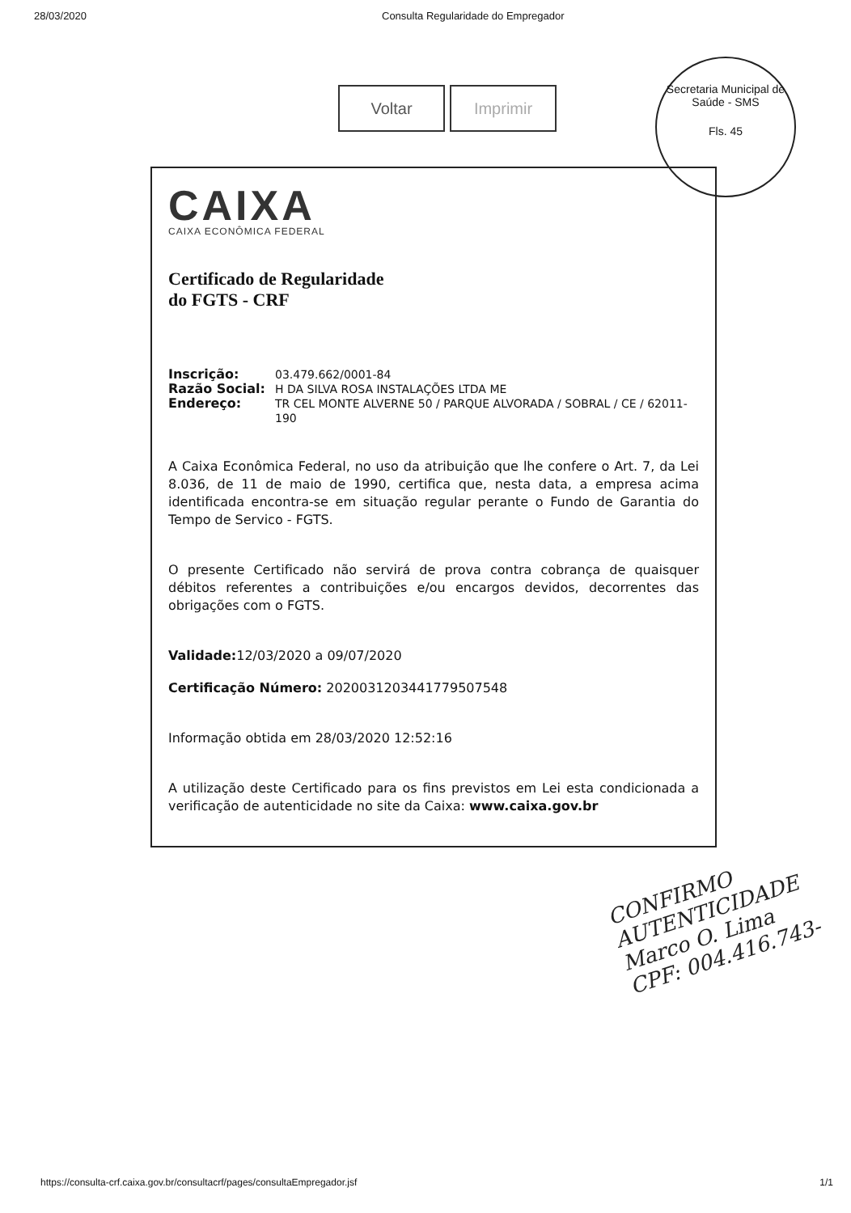28/03/2020 Consulta Regularidade do Empregador
Voltar Imprimir
Secretaria Municipal de Saúde - SMS
Fls. 45
CAIXA
CAIXA ECONÔMICA FEDERAL
Certificado de Regularidade
do FGTS - CRF
Inscrição: 03.479.662/0001-84
Razão Social: H DA SILVA ROSA INSTALAÇÕES LTDA ME
Endereço: TR CEL MONTE ALVERNE 50 / PARQUE ALVORADA / SOBRAL / CE / 62011-190
A Caixa Econômica Federal, no uso da atribuição que lhe confere o Art. 7, da Lei 8.036, de 11 de maio de 1990, certifica que, nesta data, a empresa acima identificada encontra-se em situação regular perante o Fundo de Garantia do Tempo de Servico - FGTS.
O presente Certificado não servirá de prova contra cobrança de quaisquer débitos referentes a contribuições e/ou encargos devidos, decorrentes das obrigações com o FGTS.
Validade: 12/03/2020 a 09/07/2020
Certificação Número: 2020031203441779507548
Informação obtida em 28/03/2020 12:52:16
A utilização deste Certificado para os fins previstos em Lei esta condicionada a verificação de autenticidade no site da Caixa: www.caixa.gov.br
CONFIRMO
AUTENTICIDADE
Marco O. Lima
CPF: 004.416.743-
https://consulta-crf.caixa.gov.br/consultacrf/pages/consultaEmpregador.jsf 1/1